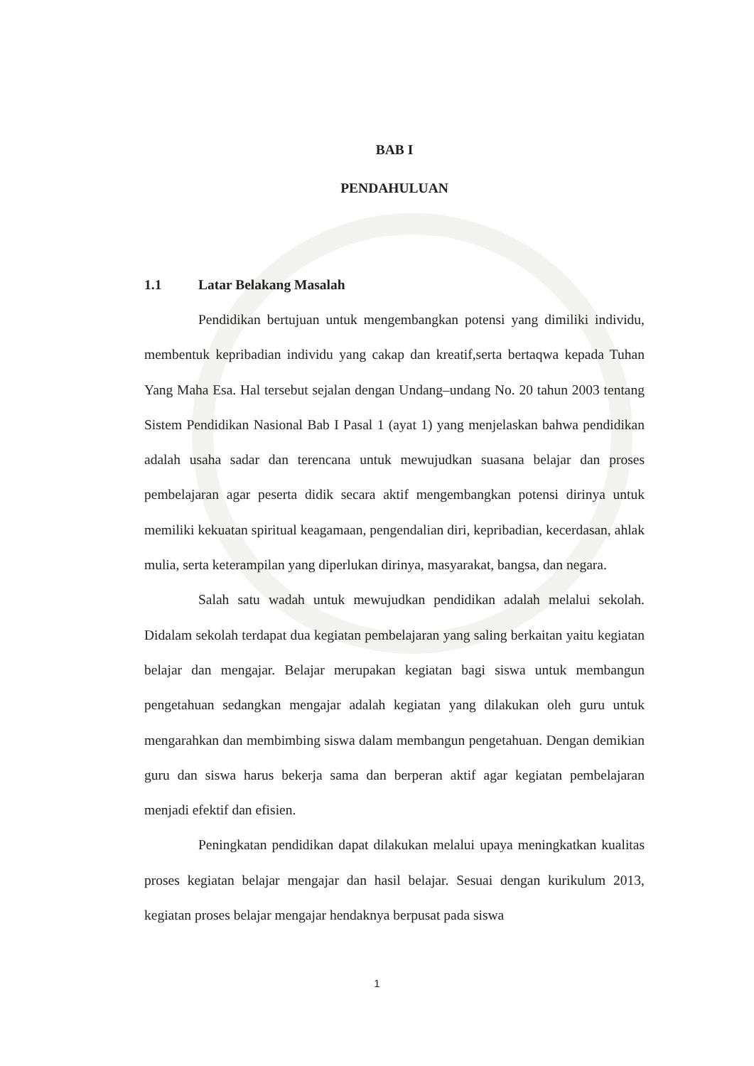BAB I
PENDAHULUAN
1.1 Latar Belakang Masalah
Pendidikan bertujuan untuk mengembangkan potensi yang dimiliki individu, membentuk kepribadian individu yang cakap dan kreatif,serta bertaqwa kepada Tuhan Yang Maha Esa. Hal tersebut sejalan dengan Undang–undang No. 20 tahun 2003 tentang Sistem Pendidikan Nasional Bab I Pasal 1 (ayat 1) yang menjelaskan bahwa pendidikan adalah usaha sadar dan terencana untuk mewujudkan suasana belajar dan proses pembelajaran agar peserta didik secara aktif mengembangkan potensi dirinya untuk memiliki kekuatan spiritual keagamaan, pengendalian diri, kepribadian, kecerdasan, ahlak mulia, serta keterampilan yang diperlukan dirinya, masyarakat, bangsa, dan negara.
Salah satu wadah untuk mewujudkan pendidikan adalah melalui sekolah. Didalam sekolah terdapat dua kegiatan pembelajaran yang saling berkaitan yaitu kegiatan belajar dan mengajar. Belajar merupakan kegiatan bagi siswa untuk membangun pengetahuan sedangkan mengajar adalah kegiatan yang dilakukan oleh guru untuk mengarahkan dan membimbing siswa dalam membangun pengetahuan. Dengan demikian guru dan siswa harus bekerja sama dan berperan aktif agar kegiatan pembelajaran menjadi efektif dan efisien.
Peningkatan pendidikan dapat dilakukan melalui upaya meningkatkan kualitas proses kegiatan belajar mengajar dan hasil belajar. Sesuai dengan kurikulum 2013, kegiatan proses belajar mengajar hendaknya berpusat pada siswa
1